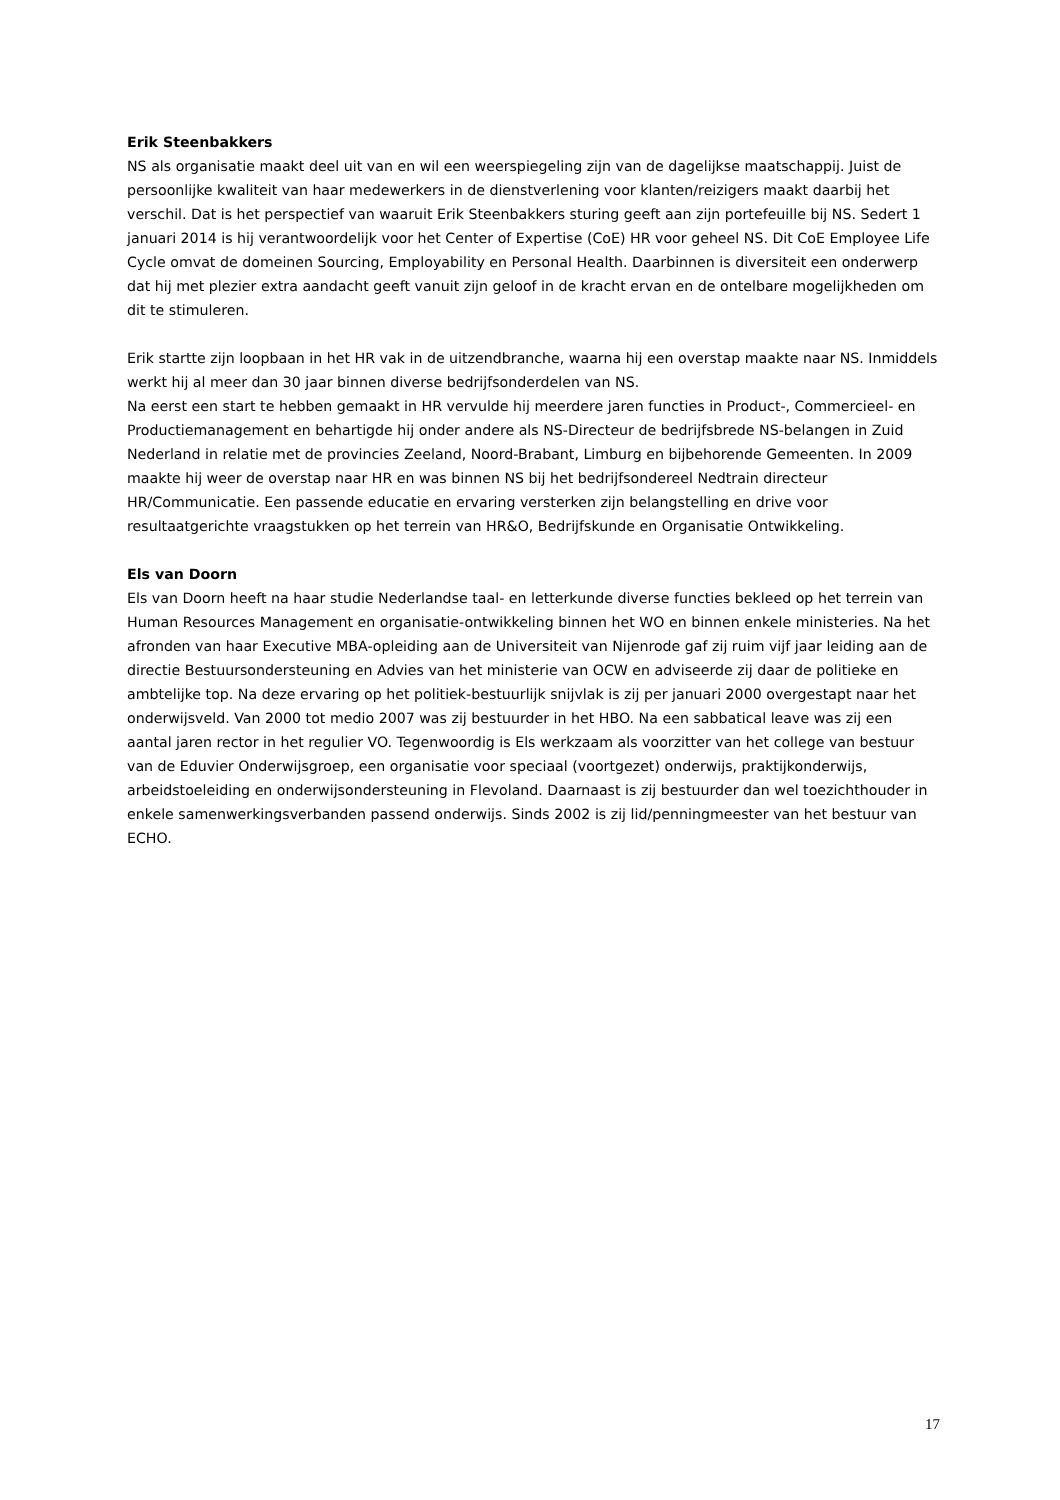Erik Steenbakkers
NS als organisatie maakt deel uit van en wil een weerspiegeling zijn van de dagelijkse maatschappij. Juist de persoonlijke kwaliteit van haar medewerkers in de dienstverlening voor klanten/reizigers maakt daarbij het verschil. Dat is het perspectief van waaruit Erik Steenbakkers sturing geeft aan zijn portefeuille bij NS. Sedert 1 januari 2014 is hij verantwoordelijk voor het Center of Expertise (CoE) HR voor geheel NS. Dit CoE Employee Life Cycle omvat de domeinen Sourcing, Employability en Personal Health. Daarbinnen is diversiteit een onderwerp dat hij met plezier extra aandacht geeft vanuit zijn geloof in de kracht ervan en de ontelbare mogelijkheden om dit te stimuleren.
Erik startte zijn loopbaan in het HR vak in de uitzendbranche, waarna hij een overstap maakte naar NS. Inmiddels werkt hij al meer dan 30 jaar binnen diverse bedrijfsonderdelen van NS.
Na eerst een start te hebben gemaakt in HR vervulde hij meerdere jaren functies in Product-, Commercieel- en Productiemanagement en behartigde hij onder andere als NS-Directeur de bedrijfsbrede NS-belangen in Zuid Nederland in relatie met de provincies Zeeland, Noord-Brabant, Limburg en bijbehorende Gemeenten. In 2009 maakte hij weer de overstap naar HR en was binnen NS bij het bedrijfsondereel Nedtrain directeur HR/Communicatie. Een passende educatie en ervaring versterken zijn belangstelling en drive voor resultaatgerichte vraagstukken op het terrein van HR&O, Bedrijfskunde en Organisatie Ontwikkeling.
Els van Doorn
Els van Doorn heeft na haar studie Nederlandse taal- en letterkunde diverse functies bekleed op het terrein van Human Resources Management en organisatie-ontwikkeling binnen het WO en binnen enkele ministeries. Na het afronden van haar Executive MBA-opleiding aan de Universiteit van Nijenrode gaf zij ruim vijf jaar leiding aan de directie Bestuursondersteuning en Advies van het ministerie van OCW en adviseerde zij daar de politieke en ambtelijke top. Na deze ervaring op het politiek-bestuurlijk snijvlak is zij per januari 2000 overgestapt naar het onderwijsveld. Van 2000 tot medio 2007 was zij bestuurder in het HBO. Na een sabbatical leave was zij een aantal jaren rector in het regulier VO. Tegenwoordig is Els werkzaam als voorzitter van het college van bestuur van de Eduvier Onderwijsgroep, een organisatie voor speciaal (voortgezet) onderwijs, praktijkonderwijs, arbeidstoeleiding en onderwijsondersteuning in Flevoland. Daarnaast is zij bestuurder dan wel toezichthouder in enkele samenwerkingsverbanden passend onderwijs. Sinds 2002 is zij lid/penningmeester van het bestuur van ECHO.
17